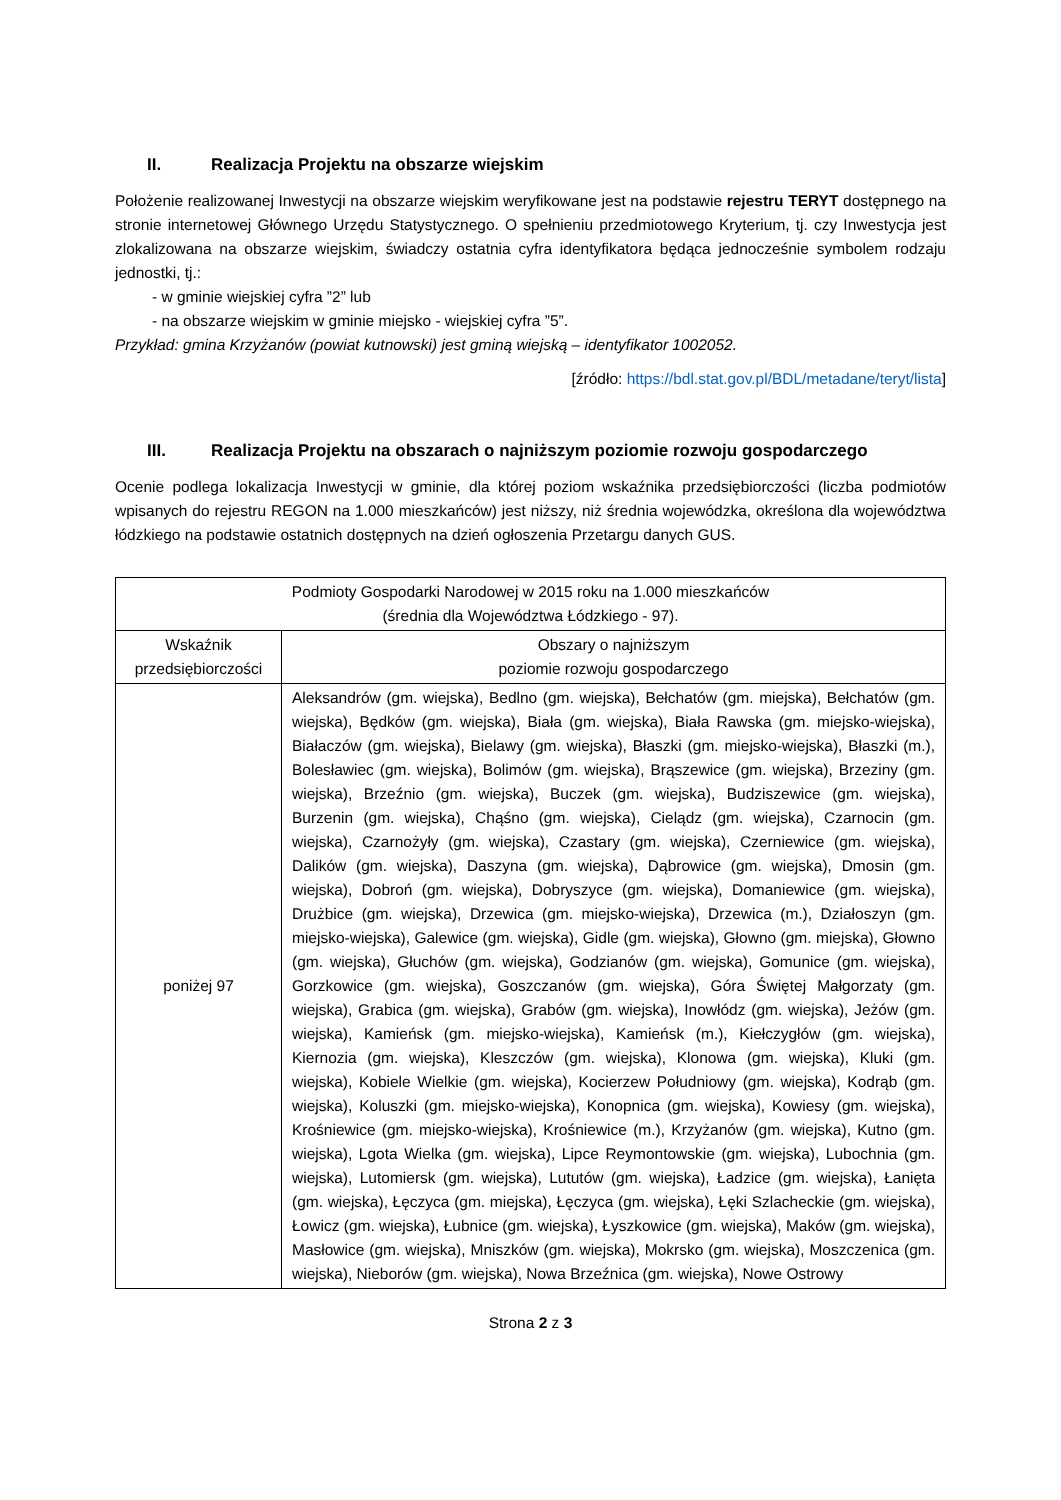II. Realizacja Projektu na obszarze wiejskim
Położenie realizowanej Inwestycji na obszarze wiejskim weryfikowane jest na podstawie rejestru TERYT dostępnego na stronie internetowej Głównego Urzędu Statystycznego. O spełnieniu przedmiotowego Kryterium, tj. czy Inwestycja jest zlokalizowana na obszarze wiejskim, świadczy ostatnia cyfra identyfikatora będąca jednocześnie symbolem rodzaju jednostki, tj.:
- w gminie wiejskiej cyfra ”2” lub
- na obszarze wiejskim w gminie miejsko - wiejskiej cyfra ”5”.
Przykład: gmina Krzyżanów (powiat kutnowski) jest gminą wiejską – identyfikator 1002052.
[źródło: https://bdl.stat.gov.pl/BDL/metadane/teryt/lista]
III. Realizacja Projektu na obszarach o najniższym poziomie rozwoju gospodarczego
Ocenie podlega lokalizacja Inwestycji w gminie, dla której poziom wskaźnika przedsiębiorczości (liczba podmiotów wpisanych do rejestru REGON na 1.000 mieszkańców) jest niższy, niż średnia wojewódzka, określona dla województwa łódzkiego na podstawie ostatnich dostępnych na dzień ogłoszenia Przetargu danych GUS.
| Podmioty Gospodarki Narodowej w 2015 roku na 1.000 mieszkańców (średnia dla Województwa Łódzkiego - 97). | |
| --- | --- |
| Wskaźnik przedsiębiorczości | Obszary o najniższym poziomie rozwoju gospodarczego |
| poniżej 97 | Aleksandrów (gm. wiejska), Bedlno (gm. wiejska), Bełchatów (gm. miejska), Bełchatów (gm. wiejska), Będków (gm. wiejska), Biała (gm. wiejska), Biała Rawska (gm. miejsko-wiejska), Białaczów (gm. wiejska), Bielawy (gm. wiejska), Błaszki (gm. miejsko-wiejska), Błaszki (m.), Bolesławiec (gm. wiejska), Bolimów (gm. wiejska), Brąszewice (gm. wiejska), Brzeziny (gm. wiejska), Brzeźnio (gm. wiejska), Buczek (gm. wiejska), Budziszewice (gm. wiejska), Burzenin (gm. wiejska), Chąśno (gm. wiejska), Cielądz (gm. wiejska), Czarnocin (gm. wiejska), Czarnożyły (gm. wiejska), Czastary (gm. wiejska), Czerniewice (gm. wiejska), Dalików (gm. wiejska), Daszyna (gm. wiejska), Dąbrowice (gm. wiejska), Dmosin (gm. wiejska), Dobroń (gm. wiejska), Dobryszyce (gm. wiejska), Domaniewice (gm. wiejska), Drużbice (gm. wiejska), Drzewica (gm. miejsko-wiejska), Drzewica (m.), Działoszyn (gm. miejsko-wiejska), Galewice (gm. wiejska), Gidle (gm. wiejska), Głowno (gm. miejska), Głowno (gm. wiejska), Głuchów (gm. wiejska), Godzianów (gm. wiejska), Gomunice (gm. wiejska), Gorzkowice (gm. wiejska), Goszczanów (gm. wiejska), Góra Świętej Małgorzaty (gm. wiejska), Grabica (gm. wiejska), Grabów (gm. wiejska), Inowłódz (gm. wiejska), Jeżów (gm. wiejska), Kamieńsk (gm. miejsko-wiejska), Kamieńsk (m.), Kiełczygłów (gm. wiejska), Kiernozia (gm. wiejska), Kleszczów (gm. wiejska), Klonowa (gm. wiejska), Kluki (gm. wiejska), Kobiele Wielkie (gm. wiejska), Kocierzew Południowy (gm. wiejska), Kodrąb (gm. wiejska), Koluszki (gm. miejsko-wiejska), Konopnica (gm. wiejska), Kowiesy (gm. wiejska), Krośniewice (gm. miejsko-wiejska), Krośniewice (m.), Krzyżanów (gm. wiejska), Kutno (gm. wiejska), Lgota Wielka (gm. wiejska), Lipce Reymontowskie (gm. wiejska), Lubochnia (gm. wiejska), Lutomiersk (gm. wiejska), Lututów (gm. wiejska), Ładzice (gm. wiejska), Łanięta (gm. wiejska), Łęczyca (gm. miejska), Łęczyca (gm. wiejska), Łęki Szlacheckie (gm. wiejska), Łowicz (gm. wiejska), Łubnice (gm. wiejska), Łyszkowice (gm. wiejska), Maków (gm. wiejska), Masłowice (gm. wiejska), Mniszków (gm. wiejska), Mokrsko (gm. wiejska), Moszczenica (gm. wiejska), Nieborów (gm. wiejska), Nowa Brzeźnica (gm. wiejska), Nowe Ostrowy |
Strona 2 z 3